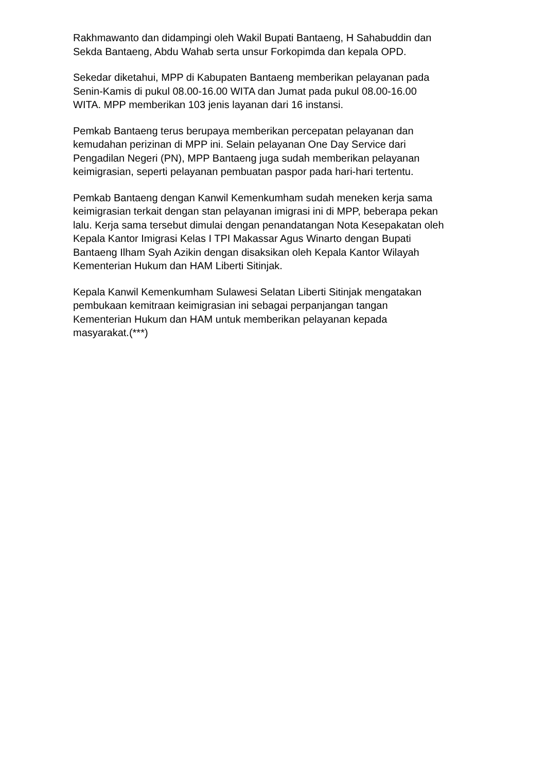Rakhmawanto dan didampingi oleh Wakil Bupati Bantaeng, H Sahabuddin dan
Sekda Bantaeng, Abdu Wahab serta unsur Forkopimda dan kepala OPD.
Sekedar diketahui, MPP di Kabupaten Bantaeng memberikan pelayanan pada
Senin-Kamis di pukul 08.00-16.00 WITA dan Jumat pada pukul 08.00-16.00
WITA. MPP memberikan 103 jenis layanan dari 16 instansi.
Pemkab Bantaeng terus berupaya memberikan percepatan pelayanan dan
kemudahan perizinan di MPP ini. Selain pelayanan One Day Service dari
Pengadilan Negeri (PN), MPP Bantaeng juga sudah memberikan pelayanan
keimigrasian, seperti pelayanan pembuatan paspor pada hari-hari tertentu.
Pemkab Bantaeng dengan Kanwil Kemenkumham sudah meneken kerja sama
keimigrasian terkait dengan stan pelayanan imigrasi ini di MPP, beberapa pekan
lalu. Kerja sama tersebut dimulai dengan penandatangan Nota Kesepakatan oleh
Kepala Kantor Imigrasi Kelas I TPI Makassar Agus Winarto dengan Bupati
Bantaeng Ilham Syah Azikin dengan disaksikan oleh Kepala Kantor Wilayah
Kementerian Hukum dan HAM Liberti Sitinjak.
Kepala Kanwil Kemenkumham Sulawesi Selatan Liberti Sitinjak mengatakan
pembukaan kemitraan keimigrasian ini sebagai perpanjangan tangan
Kementerian Hukum dan HAM untuk memberikan pelayanan kepada
masyarakat.(***)